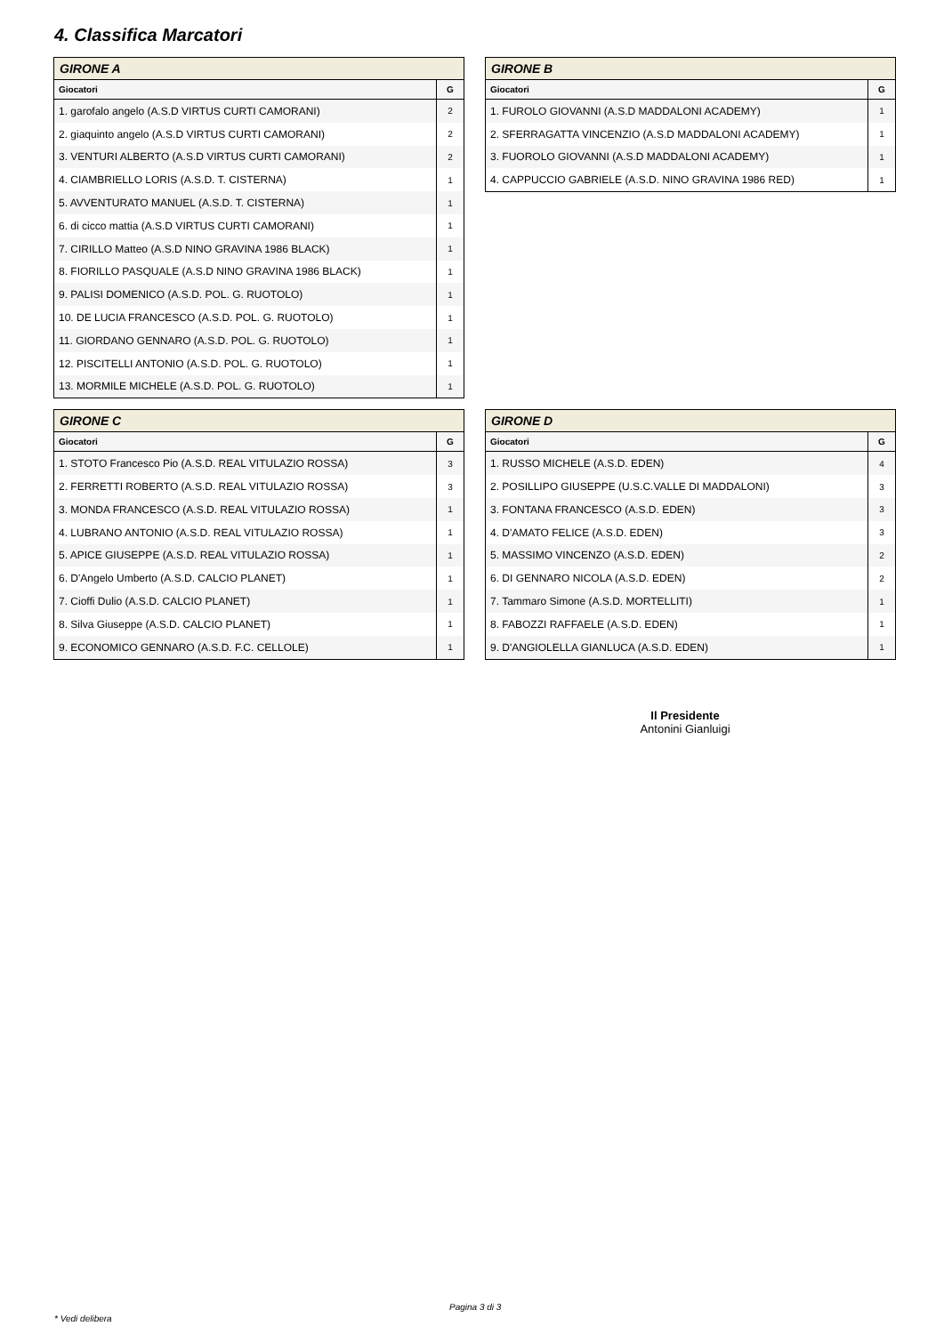4. Classifica Marcatori
| GIRONE A | |
| --- | --- |
| Giocatori | G |
| 1. garofalo angelo (A.S.D VIRTUS CURTI CAMORANI) | 2 |
| 2. giaquinto angelo (A.S.D VIRTUS CURTI CAMORANI) | 2 |
| 3. VENTURI ALBERTO (A.S.D VIRTUS CURTI CAMORANI) | 2 |
| 4. CIAMBRIELLO LORIS (A.S.D. T. CISTERNA) | 1 |
| 5. AVVENTURATO MANUEL (A.S.D. T. CISTERNA) | 1 |
| 6. di cicco mattia (A.S.D VIRTUS CURTI CAMORANI) | 1 |
| 7. CIRILLO Matteo (A.S.D NINO GRAVINA 1986 BLACK) | 1 |
| 8. FIORILLO PASQUALE (A.S.D NINO GRAVINA 1986 BLACK) | 1 |
| 9. PALISI DOMENICO (A.S.D. POL. G. RUOTOLO) | 1 |
| 10. DE LUCIA FRANCESCO (A.S.D. POL. G. RUOTOLO) | 1 |
| 11. GIORDANO GENNARO (A.S.D. POL. G. RUOTOLO) | 1 |
| 12. PISCITELLI ANTONIO (A.S.D. POL. G. RUOTOLO) | 1 |
| 13. MORMILE MICHELE (A.S.D. POL. G. RUOTOLO) | 1 |
| GIRONE B | |
| --- | --- |
| Giocatori | G |
| 1. FUROLO GIOVANNI (A.S.D MADDALONI ACADEMY) | 1 |
| 2. SFERRAGATTA VINCENZIO (A.S.D MADDALONI ACADEMY) | 1 |
| 3. FUOROLO GIOVANNI (A.S.D MADDALONI ACADEMY) | 1 |
| 4. CAPPUCCIO GABRIELE (A.S.D. NINO GRAVINA 1986 RED) | 1 |
| GIRONE C | |
| --- | --- |
| Giocatori | G |
| 1. STOTO Francesco Pio (A.S.D. REAL VITULAZIO ROSSA) | 3 |
| 2. FERRETTI ROBERTO (A.S.D. REAL VITULAZIO ROSSA) | 3 |
| 3. MONDA FRANCESCO (A.S.D. REAL VITULAZIO ROSSA) | 1 |
| 4. LUBRANO ANTONIO (A.S.D. REAL VITULAZIO ROSSA) | 1 |
| 5. APICE GIUSEPPE (A.S.D. REAL VITULAZIO ROSSA) | 1 |
| 6. D'Angelo Umberto (A.S.D. CALCIO PLANET) | 1 |
| 7. Cioffi Dulio (A.S.D. CALCIO PLANET) | 1 |
| 8. Silva Giuseppe (A.S.D. CALCIO PLANET) | 1 |
| 9. ECONOMICO GENNARO (A.S.D. F.C. CELLOLE) | 1 |
| GIRONE D | |
| --- | --- |
| Giocatori | G |
| 1. RUSSO MICHELE (A.S.D. EDEN) | 4 |
| 2. POSILLIPO GIUSEPPE (U.S.C.VALLE DI MADDALONI) | 3 |
| 3. FONTANA FRANCESCO (A.S.D. EDEN) | 3 |
| 4. D'AMATO FELICE (A.S.D. EDEN) | 3 |
| 5. MASSIMO VINCENZO (A.S.D. EDEN) | 2 |
| 6. DI GENNARO NICOLA (A.S.D. EDEN) | 2 |
| 7. Tammaro Simone (A.S.D. MORTELLITI) | 1 |
| 8. FABOZZI RAFFAELE (A.S.D. EDEN) | 1 |
| 9. D'ANGIOLELLA GIANLUCA (A.S.D. EDEN) | 1 |
Il Presidente
Antonini Gianluigi
Pagina 3 di 3
* Vedi delibera